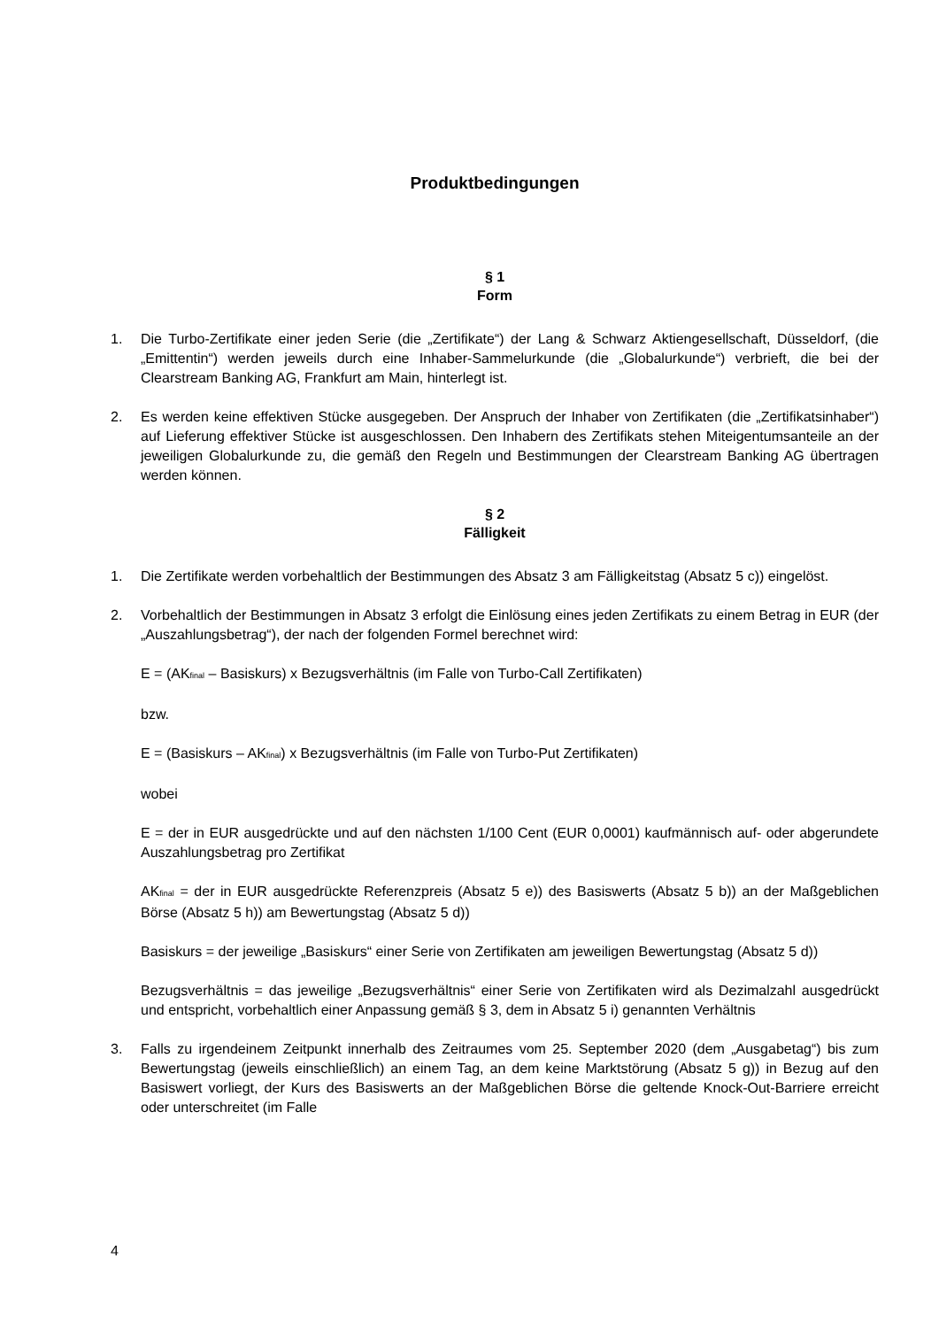Produktbedingungen
§ 1
Form
1. Die Turbo-Zertifikate einer jeden Serie (die „Zertifikate“) der Lang & Schwarz Aktiengesellschaft, Düsseldorf, (die „Emittentin“) werden jeweils durch eine Inhaber-Sammelurkunde (die „Globalurkunde“) verbrieft, die bei der Clearstream Banking AG, Frankfurt am Main, hinterlegt ist.
2. Es werden keine effektiven Stücke ausgegeben. Der Anspruch der Inhaber von Zertifikaten (die „Zertifikatsinhaber“) auf Lieferung effektiver Stücke ist ausgeschlossen. Den Inhabern des Zertifikats stehen Miteigentumsanteile an der jeweiligen Globalurkunde zu, die gemäß den Regeln und Bestimmungen der Clearstream Banking AG übertragen werden können.
§ 2
Fälligkeit
1. Die Zertifikate werden vorbehaltlich der Bestimmungen des Absatz 3 am Fälligkeitstag (Absatz 5 c)) eingelöst.
2. Vorbehaltlich der Bestimmungen in Absatz 3 erfolgt die Einlösung eines jeden Zertifikats zu einem Betrag in EUR (der „Auszahlungsbetrag“), der nach der folgenden Formel berechnet wird:
E = (AK<sub>final</sub> – Basiskurs) x Bezugsverhältnis (im Falle von Turbo-Call Zertifikaten)
bzw.
E = (Basiskurs – AK<sub>final</sub>) x Bezugsverhältnis (im Falle von Turbo-Put Zertifikaten)
wobei
E = der in EUR ausgedrückte und auf den nächsten 1/100 Cent (EUR 0,0001) kaufmännisch auf- oder abgerundete Auszahlungsbetrag pro Zertifikat
AK<sub>final</sub> = der in EUR ausgedrückte Referenzpreis (Absatz 5 e)) des Basiswerts (Absatz 5 b)) an der Maßgeblichen Börse (Absatz 5 h)) am Bewertungstag (Absatz 5 d))
Basiskurs = der jeweilige „Basiskurs“ einer Serie von Zertifikaten am jeweiligen Bewertungstag (Absatz 5 d))
Bezugsverhältnis = das jeweilige „Bezugsverhältnis“ einer Serie von Zertifikaten wird als Dezimalzahl ausgedrückt und entspricht, vorbehaltlich einer Anpassung gemäß § 3, dem in Absatz 5 i) genannten Verhältnis
3. Falls zu irgendeinem Zeitpunkt innerhalb des Zeitraumes vom 25. September 2020 (dem „Ausgabetag“) bis zum Bewertungstag (jeweils einschließlich) an einem Tag, an dem keine Marktstörung (Absatz 5 g)) in Bezug auf den Basiswert vorliegt, der Kurs des Basiswerts an der Maßgeblichen Börse die geltende Knock-Out-Barriere erreicht oder unterschreitet (im Falle
4